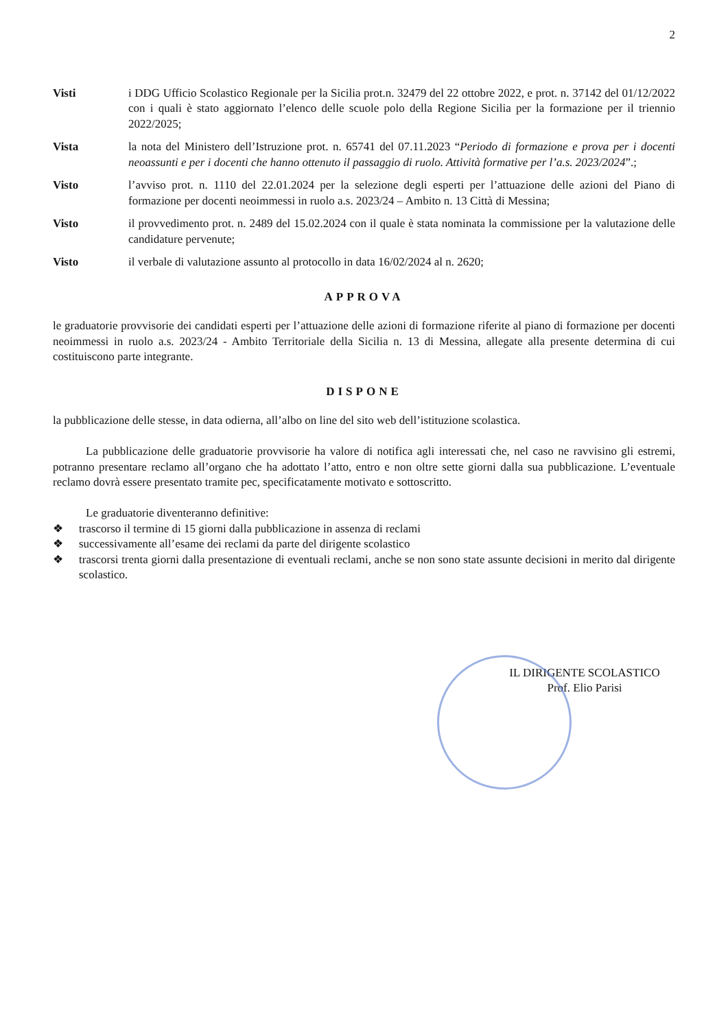2
Visti i DDG Ufficio Scolastico Regionale per la Sicilia prot.n. 32479 del 22 ottobre 2022, e prot. n. 37142 del 01/12/2022 con i quali è stato aggiornato l’elenco delle scuole polo della Regione Sicilia per la formazione per il triennio 2022/2025;
Vista la nota del Ministero dell’Istruzione prot. n. 65741 del 07.11.2023 “Periodo di formazione e prova per i docenti neoassunti e per i docenti che hanno ottenuto il passaggio di ruolo. Attività formative per l’a.s. 2023/2024”.;
Visto l’avviso prot. n. 1110 del 22.01.2024 per la selezione degli esperti per l’attuazione delle azioni del Piano di formazione per docenti neoimmessi in ruolo a.s. 2023/24 – Ambito n. 13 Città di Messina;
Visto il provvedimento prot. n. 2489 del 15.02.2024 con il quale è stata nominata la commissione per la valutazione delle candidature pervenute;
Visto il verbale di valutazione assunto al protocollo in data 16/02/2024 al n. 2620;
APPROVA
le graduatorie provvisorie dei candidati esperti per l’attuazione delle azioni di formazione riferite al piano di formazione per docenti neoimmessi in ruolo a.s. 2023/24 - Ambito Territoriale della Sicilia n. 13 di Messina, allegate alla presente determina di cui costituiscono parte integrante.
DISPONE
la pubblicazione delle stesse, in data odierna, all’albo on line del sito web dell’istituzione scolastica.
La pubblicazione delle graduatorie provvisorie ha valore di notifica agli interessati che, nel caso ne ravvisino gli estremi, potranno presentare reclamo all’organo che ha adottato l’atto, entro e non oltre sette giorni dalla sua pubblicazione. L’eventuale reclamo dovrà essere presentato tramite pec, specificatamente motivato e sottoscritto.
Le graduatorie diventeranno definitive:
❖ trascorso il termine di 15 giorni dalla pubblicazione in assenza di reclami
❖ successivamente all’esame dei reclami da parte del dirigente scolastico
❖ trascorsi trenta giorni dalla presentazione di eventuali reclami, anche se non sono state assunte decisioni in merito dal dirigente scolastico.
IL DIRIGENTE SCOLASTICO
Prof. Elio Parisi